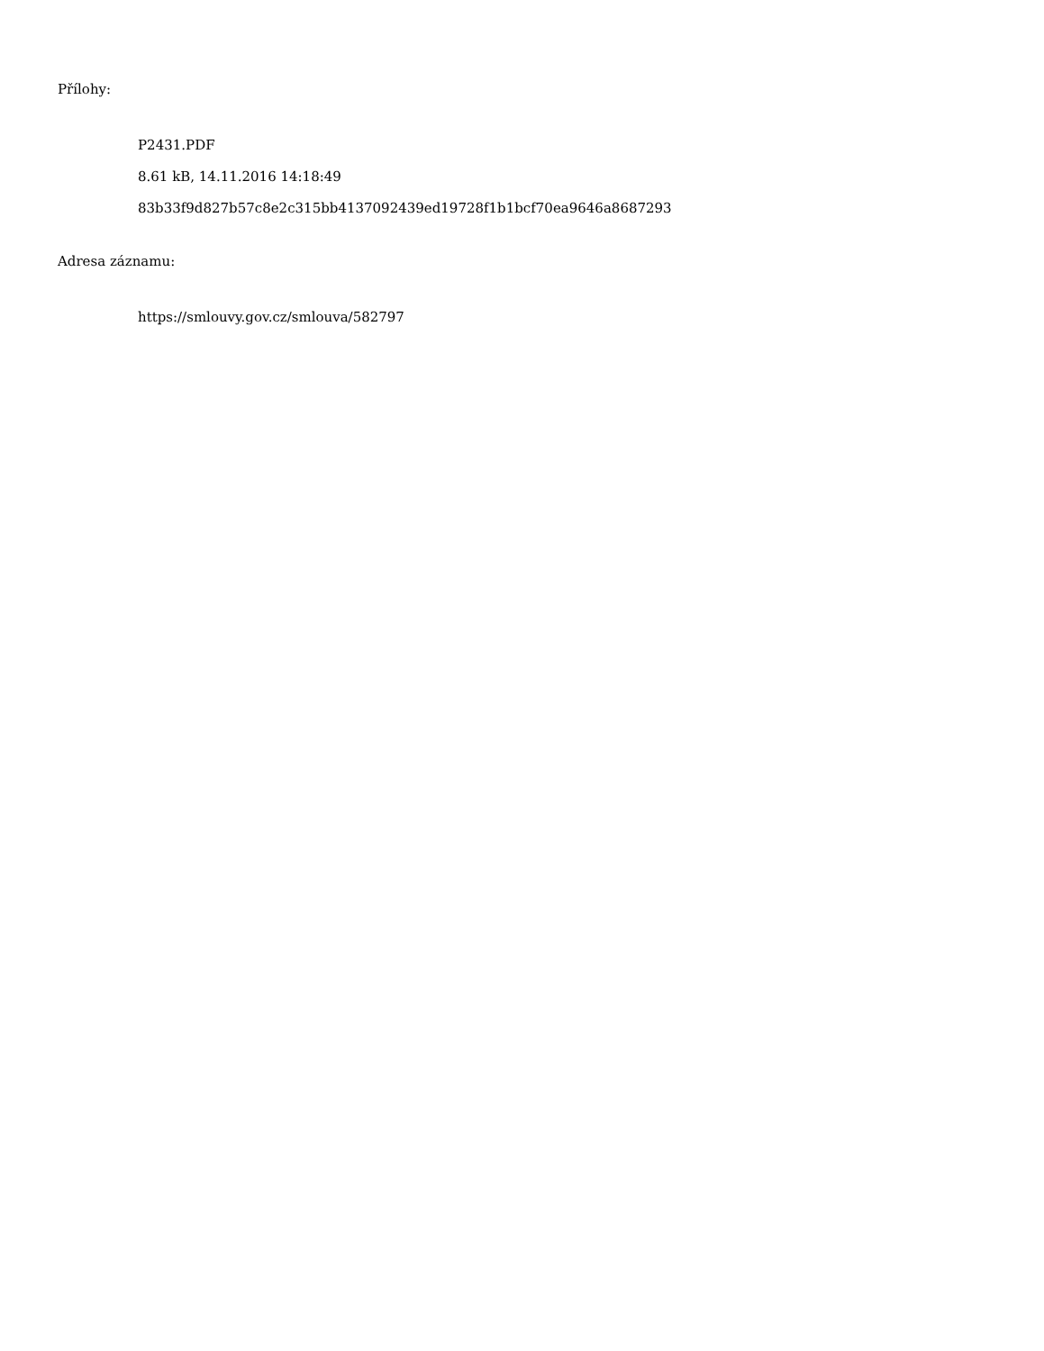Přílohy:
P2431.PDF
8.61 kB, 14.11.2016 14:18:49
83b33f9d827b57c8e2c315bb4137092439ed19728f1b1bcf70ea9646a8687293
Adresa záznamu:
https://smlouvy.gov.cz/smlouva/582797